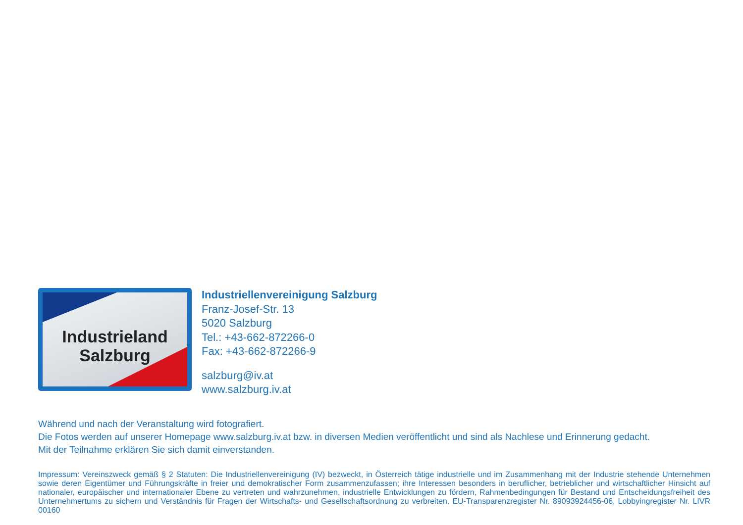Industrieland
Salzburg
Industriellenvereinigung Salzburg
Franz-Josef-Str. 13
5020 Salzburg
Tel.: +43-662-872266-0
Fax: +43-662-872266-9
salzburg@iv.at
www.salzburg.iv.at
Während und nach der Veranstaltung wird fotografiert.
Die Fotos werden auf unserer Homepage www.salzburg.iv.at bzw. in diversen Medien veröffentlicht und sind als Nachlese und Erinnerung gedacht.
Mit der Teilnahme erklären Sie sich damit einverstanden.
Impressum: Vereinszweck gemäß § 2 Statuten: Die Industriellenvereinigung (IV) bezweckt, in Österreich tätige industrielle und im Zusammenhang mit der Industrie stehende Unternehmen sowie deren Eigentümer und Führungskräfte in freier und demokratischer Form zusammenzufassen; ihre Interessen besonders in beruflicher, betrieblicher und wirtschaftlicher Hinsicht auf nationaler, europäischer und internationaler Ebene zu vertreten und wahrzunehmen, industrielle Entwicklungen zu fördern, Rahmenbedingungen für Bestand und Entscheidungsfreiheit des Unternehmertums zu sichern und Verständnis für Fragen der Wirtschafts- und Gesellschaftsordnung zu verbreiten. EU-Transparenzregister Nr. 89093924456-06, Lobbyingregister Nr. LIVR 00160